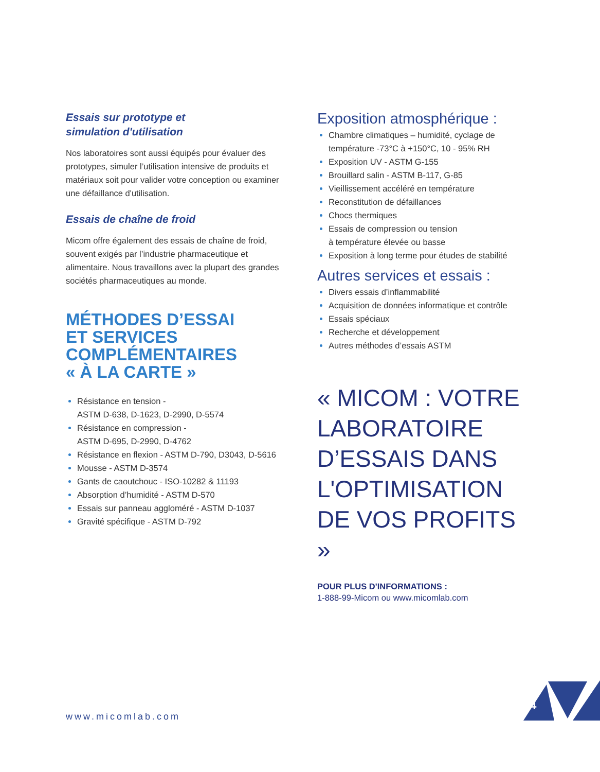Essais sur prototype et
simulation d'utilisation
Nos laboratoires sont aussi équipés pour évaluer des prototypes, simuler l’utilisation intensive de produits et matériaux soit pour valider votre conception ou examiner une défaillance d'utilisation.
Essais de chaîne de froid
Micom offre également des essais de chaîne de froid, souvent exigés par l’industrie pharmaceutique et alimentaire. Nous travaillons avec la plupart des grandes sociétés pharmaceutiques au monde.
MÉTHODES D’ESSAI
ET SERVICES
COMPLÉMENTAIRES
« À LA CARTE »
Résistance en tension -
ASTM D-638, D-1623, D-2990, D-5574
Résistance en compression -
ASTM D-695, D-2990, D-4762
Résistance en flexion - ASTM D-790, D3043, D-5616
Mousse - ASTM D-3574
Gants de caoutchouc - ISO-10282 & 11193
Absorption d’humidité - ASTM D-570
Essais sur panneau aggloméré - ASTM D-1037
Gravité spécifique - ASTM D-792
Exposition atmosphérique :
Chambre climatiques – humidité, cyclage de température -73°C à +150°C, 10 - 95% RH
Exposition UV - ASTM G-155
Brouillard salin - ASTM B-117, G-85
Vieillissement accéléré en température
Reconstitution de défaillances
Chocs thermiques
Essais de compression ou tension
à température élevée ou basse
Exposition à long terme pour études de stabilité
Autres services et essais :
Divers essais d’inflammabilité
Acquisition de données informatique et contrôle
Essais spéciaux
Recherche et développement
Autres méthodes d’essais ASTM
« MICOM : VOTRE LABORATOIRE D’ESSAIS DANS L'OPTIMISATION DE VOS PROFITS »
POUR PLUS D'INFORMATIONS :
1-888-99-Micom ou www.micomlab.com
www.micomlab.com
4